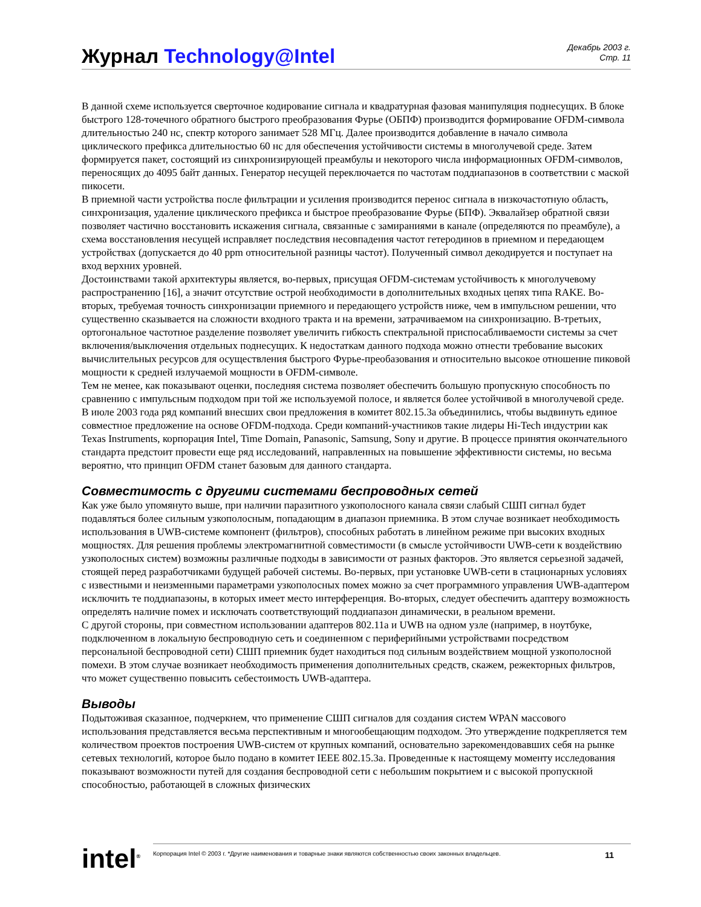Журнал Technology@Intel
Декабрь 2003 г.
Стр. 11
В данной схеме используется сверточное кодирование сигнала и квадратурная фазовая манипуляция поднесущих. В блоке быстрого 128-точечного обратного быстрого преобразования Фурье (ОБПФ) производится формирование OFDM-символа длительностью 240 нс, спектр которого занимает 528 МГц. Далее производится добавление в начало символа циклического префикса длительностью 60 нс для обеспечения устойчивости системы в многолучевой среде. Затем формируется пакет, состоящий из синхронизирующей преамбулы и некоторого числа информационных OFDM-символов, переносящих до 4095 байт данных. Генератор несущей переключается по частотам поддиапазонов в соответствии с маской пикосети.
В приемной части устройства после фильтрации и усиления производится перенос сигнала в низкочастотную область, синхронизация, удаление циклического префикса и быстрое преобразование Фурье (БПФ). Эквалайзер обратной связи позволяет частично восстановить искажения сигнала, связанные с замираниями в канале (определяются по преамбуле), а схема восстановления несущей исправляет последствия несовпадения частот гетеродинов в приемном и передающем устройствах (допускается до 40 ppm относительной разницы частот). Полученный символ декодируется и поступает на вход верхних уровней.
Достоинствами такой архитектуры является, во-первых, присущая OFDM-системам устойчивость к многолучевому распространению [16], а значит отсутствие острой необходимости в дополнительных входных цепях типа RAKE. Во-вторых, требуемая точность синхронизации приемного и передающего устройств ниже, чем в импульсном решении, что существенно сказывается на сложности входного тракта и на времени, затрачиваемом на синхронизацию. В-третьих, ортогональное частотное разделение позволяет увеличить гибкость спектральной приспосабливаемости системы за счет включения/выключения отдельных поднесущих. К недостаткам данного подхода можно отнести требование высоких вычислительных ресурсов для осуществления быстрого Фурье-преобазования и относительно высокое отношение пиковой мощности к средней излучаемой мощности в OFDM-символе.
Тем не менее, как показывают оценки, последняя система позволяет обеспечить большую пропускную способность по сравнению с импульсным подходом при той же используемой полосе, и является более устойчивой в многолучевой среде. В июле 2003 года ряд компаний внесших свои предложения в комитет 802.15.3a объединились, чтобы выдвинуть единое совместное предложение на основе OFDM-подхода. Среди компаний-участников такие лидеры Hi-Tech индустрии как Texas Instruments, корпорация Intel, Time Domain, Panasonic, Samsung, Sony и другие. В процессе принятия окончательного стандарта предстоит провести еще ряд исследований, направленных на повышение эффективности системы, но весьма вероятно, что принцип OFDM станет базовым для данного стандарта.
Совместимость с другими системами беспроводных сетей
Как уже было упомянуто выше, при наличии паразитного узкополосного канала связи слабый СШП сигнал будет подавляться более сильным узкополосным, попадающим в диапазон приемника. В этом случае возникает необходимость использования в UWB-системе компонент (фильтров), способных работать в линейном режиме при высоких входных мощностях. Для решения проблемы электромагнитной совместимости (в смысле устойчивости UWB-сети к воздействию узкополосных систем) возможны различные подходы в зависимости от разных факторов. Это является серьезной задачей, стоящей перед разработчиками будущей рабочей системы. Во-первых, при установке UWB-сети в стационарных условиях с известными и неизменными параметрами узкополосных помех можно за счет программного управления UWB-адаптером исключить те поддиапазоны, в которых имеет место интерференция. Во-вторых, следует обеспечить адаптеру возможность определять наличие помех и исключать соответствующий поддиапазон динамически, в реальном времени.
С другой стороны, при совместном использовании адаптеров 802.11a и UWB на одном узле (например, в ноутбуке, подключенном в локальную беспроводную сеть и соединенном с периферийными устройствами посредством персональной беспроводной сети) СШП приемник будет находиться под сильным воздействием мощной узкополосной помехи. В этом случае возникает необходимость применения дополнительных средств, скажем, режекторных фильтров, что может существенно повысить себестоимость UWB-адаптера.
Выводы
Подытоживая сказанное, подчеркнем, что применение СШП сигналов для создания систем WPAN массового использования представляется весьма перспективным и многообещающим подходом. Это утверждение подкрепляется тем количеством проектов построения UWB-систем от крупных компаний, основательно зарекомендовавших себя на рынке сетевых технологий, которое было подано в комитет IEEE 802.15.3a. Проведенные к настоящему моменту исследования показывают возможности путей для создания беспроводной сети с небольшим покрытием и с высокой пропускной способностью, работающей в сложных физических
intel<sup>®</sup>
Корпорация Intel © 2003 г. *Другие наименования и товарные знаки являются собственностью своих законных владельцев. 11